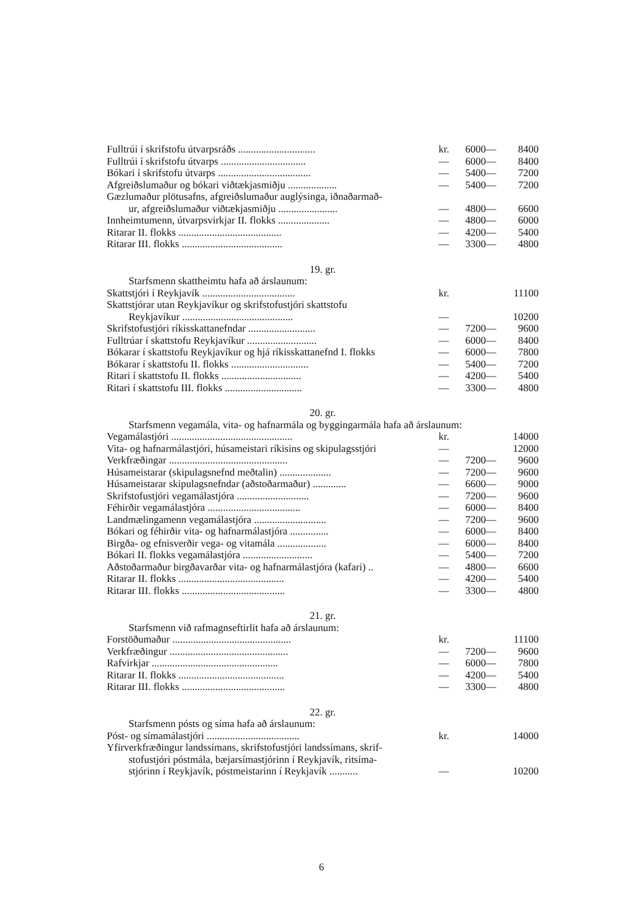| Fulltrúi í skrifstofu útvarpsráðs .............................. | kr. | 6000— | 8400 |
| Fulltrúi í skrifstofu útvarps ................................. | — | 6000— | 8400 |
| Bókari í skrifstofu útvarps .................................... | — | 5400— | 7200 |
| Afgreiðslumaður og bókari viðtækjasmiðju ................... | — | 5400— | 7200 |
| Gæzlumaður plötusafns, afgreiðslumaður auglýsinga, iðnaðarmað- ur, afgreiðslumaður viðtækjasmiðju ....................... | — | 4800— | 6600 |
| Innheimtumenn, útvarpsvirkjar II. flokks .................... | — | 4800— | 6000 |
| Ritarar II. flokks ........................................ | — | 4200— | 5400 |
| Ritarar III. flokks ....................................... | — | 3300— | 4800 |
19. gr.
Starfsmenn skattheimtu hafa að árslaunum:
| Skattstjóri í Reykjavík .................................... | kr. | | 11100 |
| Skattstjórar utan Reykjavíkur og skrifstofustjóri skattstofu Reykjavíkur ........................................... | — | | 10200 |
| Skrifstofustjóri ríkisskattanefndar .......................... | — | 7200— | 9600 |
| Fulltrúar í skattstofu Reykjavíkur ........................... | — | 6000— | 8400 |
| Bókarar í skattstofu Reykjavíkur og hjá ríkisskattanefnd I. flokks | — | 6000— | 7800 |
| Bókarar í skattstofu II. flokks .............................. | — | 5400— | 7200 |
| Ritari í skattstofu II. flokks ............................... | — | 4200— | 5400 |
| Ritari í skattstofu III. flokks .............................. | — | 3300— | 4800 |
20. gr.
Starfsmenn vegamála, vita- og hafnarmála og byggingarmála hafa að árslaunum:
| Vegamálastjóri ............................................... | kr. | | 14000 |
| Vita- og hafnarmálastjóri, húsameistari ríkisins og skipulagsstjóri | — | | 12000 |
| Verkfræðingar .............................................. | — | 7200— | 9600 |
| Húsameistarar (skipulagsnefnd meðtalin) .................... | — | 7200— | 9600 |
| Húsameistarar skipulagsnefndar (aðstoðarmaður) ............. | — | 6600— | 9000 |
| Skrifstofustjóri vegamálastjóra ............................ | — | 7200— | 9600 |
| Féhirðir vegamálastjóra .................................... | — | 6000— | 8400 |
| Landmælingamenn vegamálastjóra ............................ | — | 7200— | 9600 |
| Bókari og féhirðir vita- og hafnarmálastjóra ............... | — | 6000— | 8400 |
| Birgða- og efnisverðir vega- og vitamála ................... | — | 6000— | 8400 |
| Bókari II. flokks vegamálastjóra ........................... | — | 5400— | 7200 |
| Aðstoðarmaður birgðavarðar vita- og hafnarmálastjóra (kafari) .. | — | 4800— | 6600 |
| Ritarar II. flokks ......................................... | — | 4200— | 5400 |
| Ritarar III. flokks ........................................ | — | 3300— | 4800 |
21. gr.
Starfsmenn við rafmagnseftirlit hafa að árslaunum:
| Forstöðumaður .............................................. | kr. | | 11100 |
| Verkfræðingur .............................................. | — | 7200— | 9600 |
| Rafvirkjar ................................................. | — | 6000— | 7800 |
| Ritarar II. flokks ......................................... | — | 4200— | 5400 |
| Ritarar III. flokks ........................................ | — | 3300— | 4800 |
22. gr.
Starfsmenn pósts og síma hafa að árslaunum:
| Póst- og símamálastjóri .................................... | kr. | | 14000 |
| Yfirverkfræðingur landssímans, skrifstofustjóri landssímans, skrif- stofustjóri póstmála, bæjarsímastjórinn í Reykjavík, ritsíma- stjórinn í Reykjavík, póstmeistarinn í Reykjavík ........... | — | | 10200 |
6